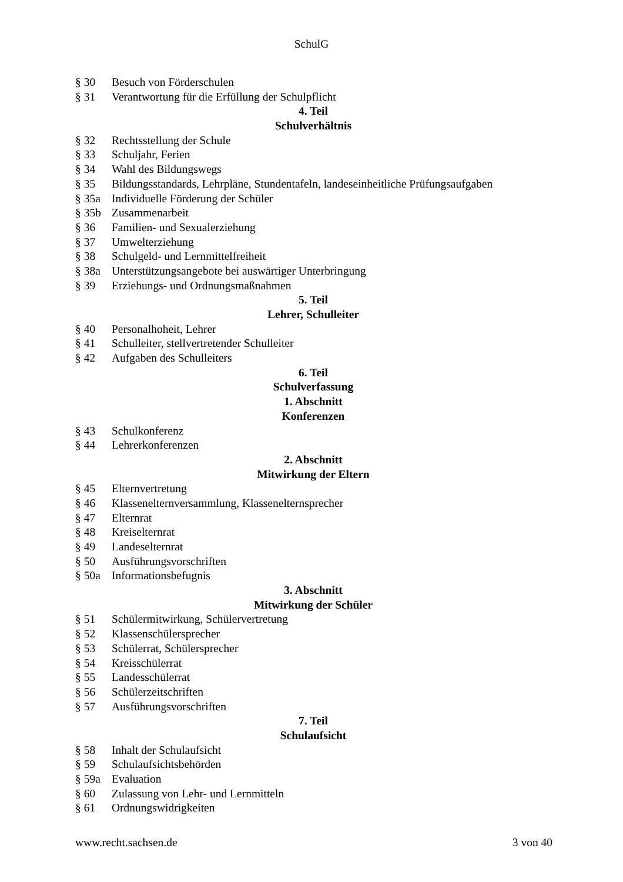SchulG
§ 30 Besuch von Förderschulen
§ 31 Verantwortung für die Erfüllung der Schulpflicht
4. Teil
Schulverhältnis
§ 32 Rechtsstellung der Schule
§ 33 Schuljahr, Ferien
§ 34 Wahl des Bildungswegs
§ 35 Bildungsstandards, Lehrpläne, Stundentafeln, landeseinheitliche Prüfungsaufgaben
§ 35a Individuelle Förderung der Schüler
§ 35b Zusammenarbeit
§ 36 Familien- und Sexualerziehung
§ 37 Umwelterziehung
§ 38 Schulgeld- und Lernmittelfreiheit
§ 38a Unterstützungsangebote bei auswärtiger Unterbringung
§ 39 Erziehungs- und Ordnungsmaßnahmen
5. Teil
Lehrer, Schulleiter
§ 40 Personalhoheit, Lehrer
§ 41 Schulleiter, stellvertretender Schulleiter
§ 42 Aufgaben des Schulleiters
6. Teil
Schulverfassung
1. Abschnitt
Konferenzen
§ 43 Schulkonferenz
§ 44 Lehrerkonferenzen
2. Abschnitt
Mitwirkung der Eltern
§ 45 Elternvertretung
§ 46 Klassenelternversammlung, Klassenelternsprecher
§ 47 Elternrat
§ 48 Kreiselternrat
§ 49 Landeselternrat
§ 50 Ausführungsvorschriften
§ 50a Informationsbefugnis
3. Abschnitt
Mitwirkung der Schüler
§ 51 Schülermitwirkung, Schülervertretung
§ 52 Klassenschülersprecher
§ 53 Schülerrat, Schülersprecher
§ 54 Kreisschülerrat
§ 55 Landesschülerrat
§ 56 Schülerzeitschriften
§ 57 Ausführungsvorschriften
7. Teil
Schulaufsicht
§ 58 Inhalt der Schulaufsicht
§ 59 Schulaufsichtsbehörden
§ 59a Evaluation
§ 60 Zulassung von Lehr- und Lernmitteln
§ 61 Ordnungswidrigkeiten
www.recht.sachsen.de 3 von 40